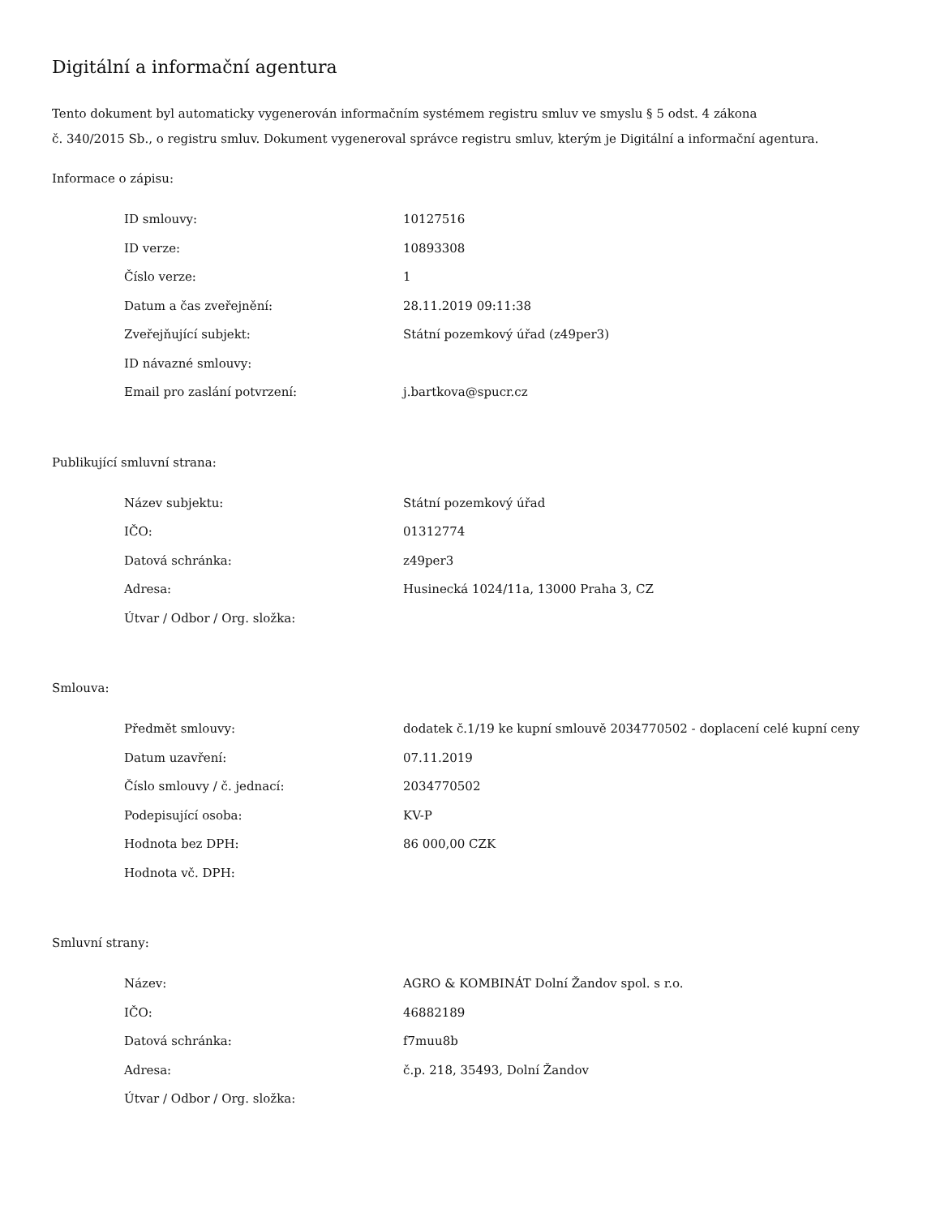Digitální a informační agentura
Tento dokument byl automaticky vygenerován informačním systémem registru smluv ve smyslu § 5 odst. 4 zákona
č. 340/2015 Sb., o registru smluv. Dokument vygeneroval správce registru smluv, kterým je Digitální a informační agentura.
Informace o zápisu:
| ID smlouvy: | 10127516 |
| ID verze: | 10893308 |
| Číslo verze: | 1 |
| Datum a čas zveřejnění: | 28.11.2019 09:11:38 |
| Zveřejňující subjekt: | Státní pozemkový úřad (z49per3) |
| ID návazné smlouvy: | |
| Email pro zaslání potvrzení: | j.bartkova@spucr.cz |
Publikující smluvní strana:
| Název subjektu: | Státní pozemkový úřad |
| IČO: | 01312774 |
| Datová schránka: | z49per3 |
| Adresa: | Husinecká 1024/11a, 13000 Praha 3, CZ |
| Útvar / Odbor / Org. složka: | |
Smlouva:
| Předmět smlouvy: | dodatek č.1/19 ke kupní smlouvě 2034770502 - doplacení celé kupní ceny |
| Datum uzavření: | 07.11.2019 |
| Číslo smlouvy / č. jednací: | 2034770502 |
| Podepisující osoba: | KV-P |
| Hodnota bez DPH: | 86 000,00 CZK |
| Hodnota vč. DPH: | |
Smluvní strany:
| Název: | AGRO & KOMBINÁT Dolní Žandov spol. s r.o. |
| IČO: | 46882189 |
| Datová schránka: | f7muu8b |
| Adresa: | č.p. 218, 35493, Dolní Žandov |
| Útvar / Odbor / Org. složka: | |